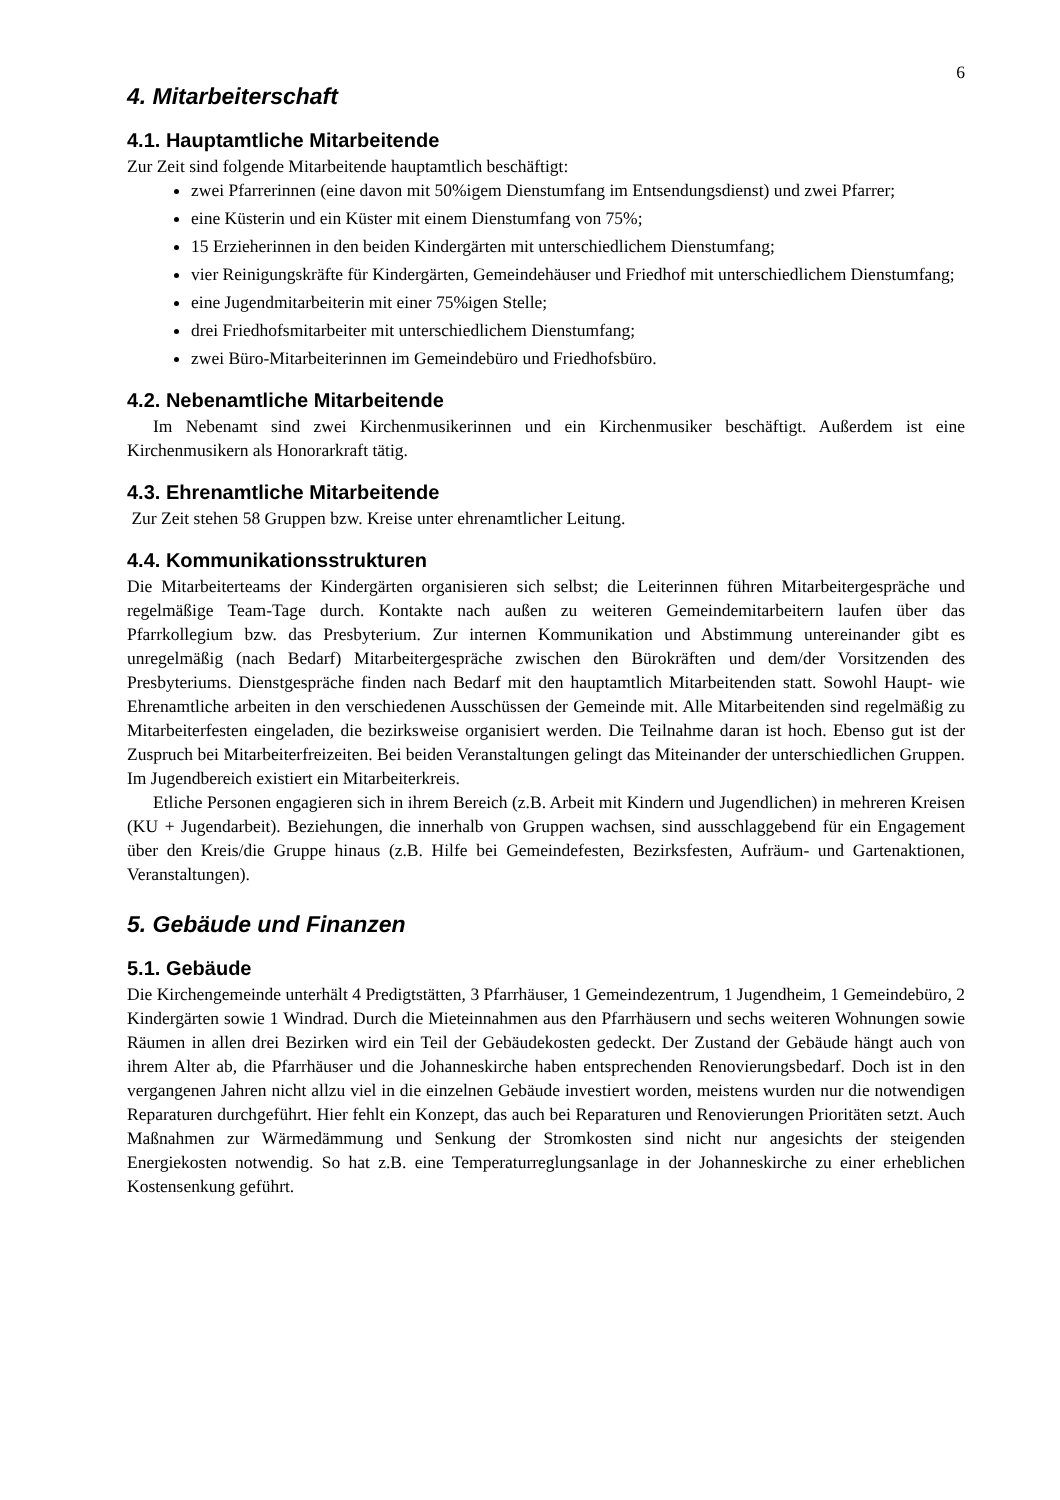6
4. Mitarbeiterschaft
4.1. Hauptamtliche Mitarbeitende
Zur Zeit sind folgende Mitarbeitende hauptamtlich beschäftigt:
zwei Pfarrerinnen (eine davon mit 50%igem Dienstumfang im Entsendungsdienst) und zwei Pfarrer;
eine Küsterin und ein Küster mit einem Dienstumfang von 75%;
15 Erzieherinnen in den beiden Kindergärten mit unterschiedlichem Dienstumfang;
vier Reinigungskräfte für Kindergärten, Gemeindehäuser und Friedhof mit unterschiedlichem Dienstumfang;
eine Jugendmitarbeiterin mit einer 75%igen Stelle;
drei Friedhofsmitarbeiter mit unterschiedlichem Dienstumfang;
zwei Büro-Mitarbeiterinnen im Gemeindebüro und Friedhofsbüro.
4.2. Nebenamtliche Mitarbeitende
Im Nebenamt sind zwei Kirchenmusikerinnen und ein Kirchenmusiker beschäftigt. Außerdem ist eine Kirchenmusikern als Honorarkraft tätig.
4.3. Ehrenamtliche Mitarbeitende
Zur Zeit stehen 58 Gruppen bzw. Kreise unter ehrenamtlicher Leitung.
4.4. Kommunikationsstrukturen
Die Mitarbeiterteams der Kindergärten organisieren sich selbst; die Leiterinnen führen Mitarbeitergespräche und regelmäßige Team-Tage durch. Kontakte nach außen zu weiteren Gemeindemitarbeitern laufen über das Pfarrkollegium bzw. das Presbyterium. Zur internen Kommunikation und Abstimmung untereinander gibt es unregelmäßig (nach Bedarf) Mitarbeitergespräche zwischen den Bürokräften und dem/der Vorsitzenden des Presbyteriums. Dienstgespräche finden nach Bedarf mit den hauptamtlich Mitarbeitenden statt. Sowohl Haupt- wie Ehrenamtliche arbeiten in den verschiedenen Ausschüssen der Gemeinde mit. Alle Mitarbeitenden sind regelmäßig zu Mitarbeiterfesten eingeladen, die bezirksweise organisiert werden. Die Teilnahme daran ist hoch. Ebenso gut ist der Zuspruch bei Mitarbeiterfreizeiten. Bei beiden Veranstaltungen gelingt das Miteinander der unterschiedlichen Gruppen. Im Jugendbereich existiert ein Mitarbeiterkreis.
Etliche Personen engagieren sich in ihrem Bereich (z.B. Arbeit mit Kindern und Jugendlichen) in mehreren Kreisen (KU + Jugendarbeit). Beziehungen, die innerhalb von Gruppen wachsen, sind ausschlaggebend für ein Engagement über den Kreis/die Gruppe hinaus (z.B. Hilfe bei Gemeindefesten, Bezirksfesten, Aufräum- und Gartenaktionen, Veranstaltungen).
5. Gebäude und Finanzen
5.1. Gebäude
Die Kirchengemeinde unterhält 4 Predigtstätten, 3 Pfarrhäuser, 1 Gemeindezentrum, 1 Jugendheim, 1 Gemeindebüro, 2 Kindergärten sowie 1 Windrad. Durch die Mieteinnahmen aus den Pfarrhäusern und sechs weiteren Wohnungen sowie Räumen in allen drei Bezirken wird ein Teil der Gebäudekosten gedeckt. Der Zustand der Gebäude hängt auch von ihrem Alter ab, die Pfarrhäuser und die Johanneskirche haben entsprechenden Renovierungsbedarf. Doch ist in den vergangenen Jahren nicht allzu viel in die einzelnen Gebäude investiert worden, meistens wurden nur die notwendigen Reparaturen durchgeführt. Hier fehlt ein Konzept, das auch bei Reparaturen und Renovierungen Prioritäten setzt. Auch Maßnahmen zur Wärmedämmung und Senkung der Stromkosten sind nicht nur angesichts der steigenden Energiekosten notwendig. So hat z.B. eine Temperaturreglungsanlage in der Johanneskirche zu einer erheblichen Kostensenkung geführt.